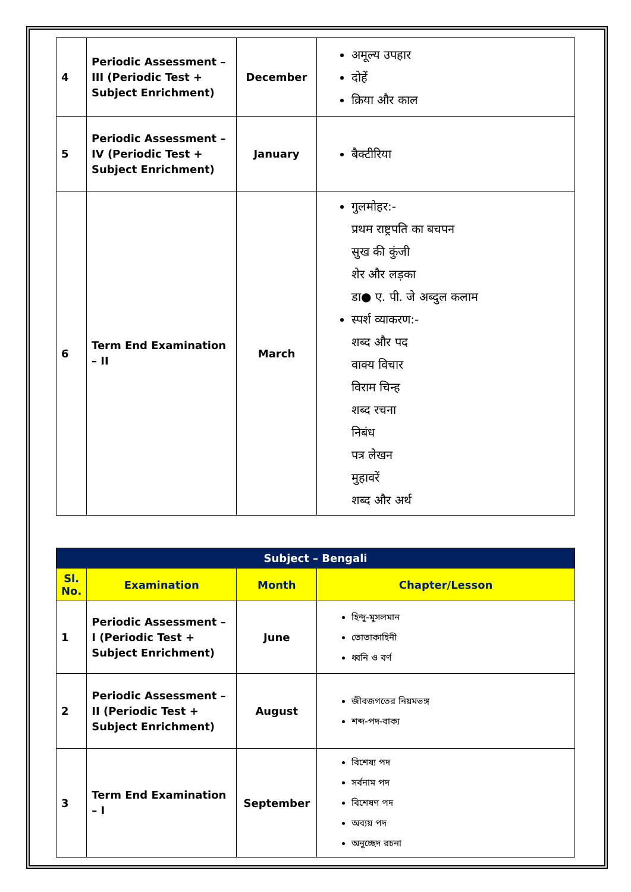| 4 | Periodic Assessment – III (Periodic Test + Subject Enrichment) | December | अमूल्य उपहार दोहें क्रिया और काल |
| 5 | Periodic Assessment – IV (Periodic Test + Subject Enrichment) | January | बैक्टीरिया |
| 6 | Term End Examination – II | March | गुलमोहर:- प्रथम राष्ट्रपति का बचपन सुख की कुंजी शेर और लड़का डा● ए. पी. जे अब्दुल कलाम स्पर्श व्याकरण:- शब्द और पद वाक्य विचार विराम चिन्ह शब्द रचना निबंध पत्र लेखन मुहावरें शब्द और अर्थ |
| Subject – Bengali | | | |
| --- | --- | --- | --- |
| Sl. No. | Examination | Month | Chapter/Lesson |
| 1 | Periodic Assessment – I (Periodic Test + Subject Enrichment) | June | হিন্দু-মুসলমান তোতাকাহিনী ধ্বনি ও বর্ণ |
| 2 | Periodic Assessment – II (Periodic Test + Subject Enrichment) | August | জীবজগতের নিয়মভঙ্গ শব্দ-পদ-বাক্য |
| 3 | Term End Examination – I | September | বিশেষ্য পদ সর্বনাম পদ বিশেষণ পদ অব্যয় পদ অনুচ্ছেদ রচনা |